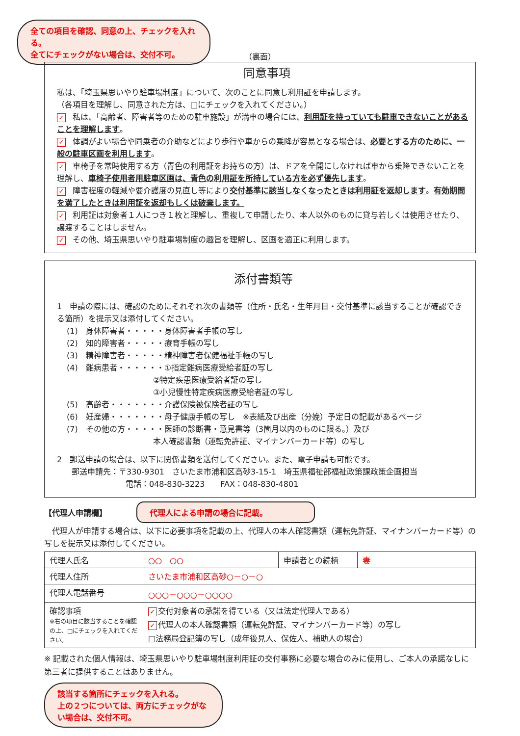全ての項目を確認、同意の上、チェックを入れる。
全てにチェックがない場合は、交付不可。
（裏面）
同意事項
私は、「埼玉県思いやり駐車場制度」について、次のことに同意し利用証を申請します。
（各項目を理解し、同意された方は、□にチェックを入れてください。）
✓ 私は、「高齢者、障害者等のための駐車施設」が満車の場合には、利用証を持っていても駐車できないことがあることを理解します。
✓ 体調がよい場合や同乗者の介助などにより歩行や車からの乗降が容易となる場合は、必要とする方のために、一般の駐車区画を利用します。
✓ 車椅子を常時使用する方（青色の利用証をお持ちの方）は、ドアを全開にしなければ車から乗降できないことを理解し、車椅子使用者用駐車区画は、青色の利用証を所持している方を必ず優先します。
✓ 障害程度の軽減や要介護度の見直し等により交付基準に該当しなくなったときは利用証を返却します。有効期間を満了したときは利用証を返却もしくは破棄します。
✓ 利用証は対象者１人につき１枚と理解し、重複して申請したり、本人以外のものに貸与若しくは使用させたり、譲渡することはしません。
✓ その他、埼玉県思いやり駐車場制度の趣旨を理解し、区画を適正に利用します。
添付書類等
1　申請の際には、確認のためにそれぞれ次の書類等（住所・氏名・生年月日・交付基準に該当することが確認できる箇所）を提示又は添付してください。
(1)　身体障害者・・・・・身体障害者手帳の写し
(2)　知的障害者・・・・・療育手帳の写し
(3)　精神障害者・・・・・精神障害者保健福祉手帳の写し
(4)　難病患者・・・・・・①指定難病医療受給者証の写し
②特定疾患医療受給者証の写し
③小児慢性特定疾病医療受給者証の写し
(5)　高齢者・・・・・・・介護保険被保険者証の写し
(6)　妊産婦・・・・・・・母子健康手帳の写し　※表紙及び出産（分娩）予定日の記載があるページ
(7)　その他の方・・・・・医師の診断書・意見書等（3箇月以内のものに限る。）及び
本人確認書類（運転免許証、マイナンバーカード等）の写し
2　郵送申請の場合は、以下に関係書類を送付してください。また、電子申請も可能です。
郵送申請先：〒330-9301　さいたま市浦和区高砂3-15-1　埼玉県福祉部福祉政策課政策企画担当
電話：048-830-3223　　FAX：048-830-4801
【代理人申請欄】
代理人による申請の場合に記載。
　代理人が申請する場合は、以下に必要事項を記載の上、代理人の本人確認書類（運転免許証、マイナンバーカード等）の写しを提示又は添付してください。
| 代理人氏名 | ○○ ○○ | 申請者との続柄 | 妻 |
| 代理人住所 | さいたま市浦和区高砂○－○－○ | | |
| 代理人電話番号 | ○○○－○○○－○○○○ | | |
| 確認事項 ※右の項目に該当することを確認の上、□にチェックを入れてください。 | ✓ 交付対象者の承諾を得ている（又は法定代理人である） ✓ 代理人の本人確認書類（運転免許証、マイナンバーカード等）の写し □法務局登記簿の写し（成年後見人、保佐人、補助人の場合） | | |
※ 記載された個人情報は、埼玉県思いやり駐車場制度利用証の交付事務に必要な場合のみに使用し、ご本人の承諾なしに第三者に提供することはありません。
該当する箇所にチェックを入れる。
上の２つについては、両方にチェックがない場合は、交付不可。